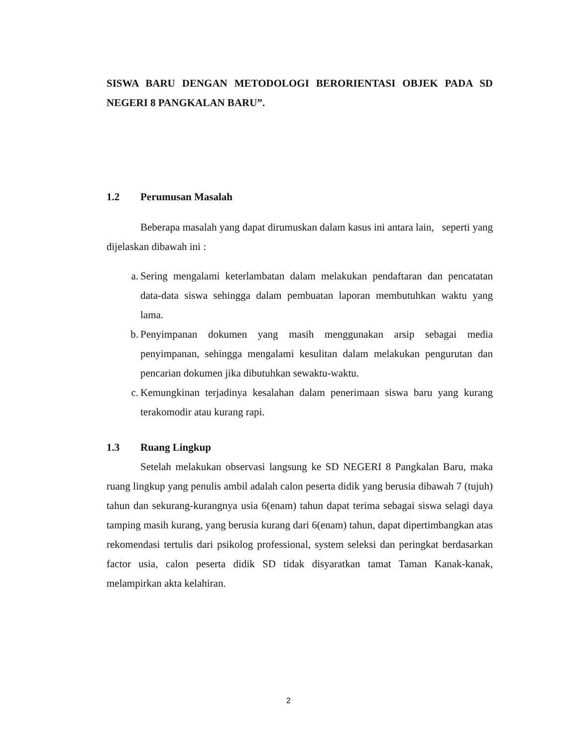SISWA BARU DENGAN METODOLOGI BERORIENTASI OBJEK PADA SD NEGERI 8 PANGKALAN BARU”.
1.2 Perumusan Masalah
Beberapa masalah yang dapat dirumuskan dalam kasus ini antara lain, seperti yang dijelaskan dibawah ini :
a. Sering mengalami keterlambatan dalam melakukan pendaftaran dan pencatatan data-data siswa sehingga dalam pembuatan laporan membutuhkan waktu yang lama.
b. Penyimpanan dokumen yang masih menggunakan arsip sebagai media penyimpanan, sehingga mengalami kesulitan dalam melakukan pengurutan dan pencarian dokumen jika dibutuhkan sewaktu-waktu.
c. Kemungkinan terjadinya kesalahan dalam penerimaan siswa baru yang kurang terakomodir atau kurang rapi.
1.3 Ruang Lingkup
Setelah melakukan observasi langsung ke SD NEGERI 8 Pangkalan Baru, maka ruang lingkup yang penulis ambil adalah calon peserta didik yang berusia dibawah 7 (tujuh) tahun dan sekurang-kurangnya usia 6(enam) tahun dapat terima sebagai siswa selagi daya tamping masih kurang, yang berusia kurang dari 6(enam) tahun, dapat dipertimbangkan atas rekomendasi tertulis dari psikolog professional, system seleksi dan peringkat berdasarkan factor usia, calon peserta didik SD tidak disyaratkan tamat Taman Kanak-kanak, melampirkan akta kelahiran.
2